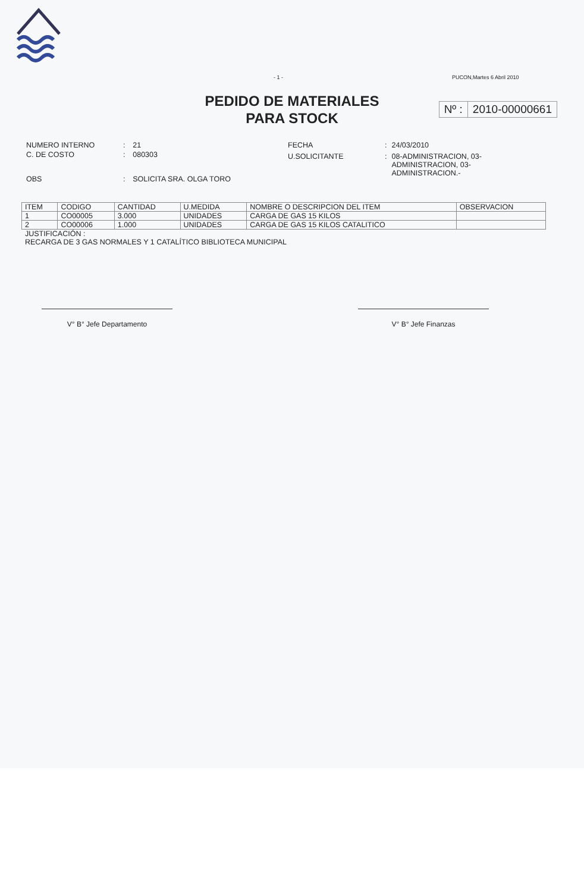- 1 - PUCON,Martes 6 Abril 2010
PEDIDO DE MATERIALES
PARA STOCK
Nº : 2010-00000661
| NUMERO INTERNO | : | 21 |
| C. DE COSTO | : | 080303 |
| OBS | : | SOLICITA SRA. OLGA TORO |
| FECHA | : | 24/03/2010 |
| U.SOLICITANTE | : | 08-ADMINISTRACION, 03- ADMINISTRACION, 03- ADMINISTRACION.- |
| ITEM | CODIGO | CANTIDAD | U.MEDIDA | NOMBRE O DESCRIPCION DEL ITEM | OBSERVACION |
| 1 | CO00005 | 3.000 | UNIDADES | CARGA DE GAS 15 KILOS | |
| 2 | CO00006 | 1.000 | UNIDADES | CARGA DE GAS 15 KILOS CATALITICO | |
JUSTIFICACIÓN :
RECARGA DE 3 GAS NORMALES Y 1 CATALÍTICO BIBLIOTECA MUNICIPAL
V° B° Jefe Departamento V° B° Jefe Finanzas